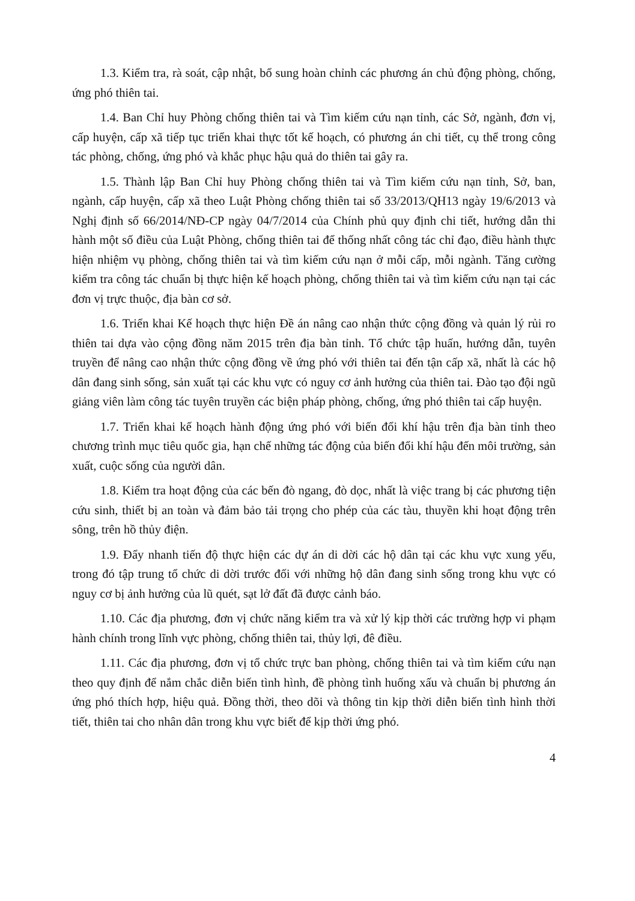1.3. Kiểm tra, rà soát, cập nhật, bổ sung hoàn chỉnh các phương án chủ động phòng, chống, ứng phó thiên tai.
1.4. Ban Chỉ huy Phòng chống thiên tai và Tìm kiếm cứu nạn tỉnh, các Sở, ngành, đơn vị, cấp huyện, cấp xã tiếp tục triển khai thực tốt kế hoạch, có phương án chi tiết, cụ thể trong công tác phòng, chống, ứng phó và khắc phục hậu quả do thiên tai gây ra.
1.5. Thành lập Ban Chỉ huy Phòng chống thiên tai và Tìm kiếm cứu nạn tỉnh, Sở, ban, ngành, cấp huyện, cấp xã theo Luật Phòng chống thiên tai số 33/2013/QH13 ngày 19/6/2013 và Nghị định số 66/2014/NĐ-CP ngày 04/7/2014 của Chính phủ quy định chi tiết, hướng dẫn thi hành một số điều của Luật Phòng, chống thiên tai để thống nhất công tác chỉ đạo, điều hành thực hiện nhiệm vụ phòng, chống thiên tai và tìm kiếm cứu nạn ở mỗi cấp, mỗi ngành. Tăng cường kiểm tra công tác chuẩn bị thực hiện kế hoạch phòng, chống thiên tai và tìm kiếm cứu nạn tại các đơn vị trực thuộc, địa bàn cơ sở.
1.6. Triển khai Kế hoạch thực hiện Đề án nâng cao nhận thức cộng đồng và quản lý rủi ro thiên tai dựa vào cộng đồng năm 2015 trên địa bàn tỉnh. Tổ chức tập huấn, hướng dẫn, tuyên truyền để nâng cao nhận thức cộng đồng về ứng phó với thiên tai đến tận cấp xã, nhất là các hộ dân đang sinh sống, sản xuất tại các khu vực có nguy cơ ảnh hưởng của thiên tai. Đào tạo đội ngũ giảng viên làm công tác tuyên truyền các biện pháp phòng, chống, ứng phó thiên tai cấp huyện.
1.7. Triển khai kế hoạch hành động ứng phó với biến đổi khí hậu trên địa bàn tỉnh theo chương trình mục tiêu quốc gia, hạn chế những tác động của biến đổi khí hậu đến môi trường, sản xuất, cuộc sống của người dân.
1.8. Kiểm tra hoạt động của các bến đò ngang, đò dọc, nhất là việc trang bị các phương tiện cứu sinh, thiết bị an toàn và đảm bảo tải trọng cho phép của các tàu, thuyền khi hoạt động trên sông, trên hồ thủy điện.
1.9. Đẩy nhanh tiến độ thực hiện các dự án di dời các hộ dân tại các khu vực xung yếu, trong đó tập trung tổ chức di dời trước đối với những hộ dân đang sinh sống trong khu vực có nguy cơ bị ảnh hưởng của lũ quét, sạt lở đất đã được cảnh báo.
1.10. Các địa phương, đơn vị chức năng kiểm tra và xử lý kịp thời các trường hợp vi phạm hành chính trong lĩnh vực phòng, chống thiên tai, thủy lợi, đê điều.
1.11. Các địa phương, đơn vị tổ chức trực ban phòng, chống thiên tai và tìm kiếm cứu nạn theo quy định để nắm chắc diễn biến tình hình, đề phòng tình huống xấu và chuẩn bị phương án ứng phó thích hợp, hiệu quả. Đồng thời, theo dõi và thông tin kịp thời diễn biến tình hình thời tiết, thiên tai cho nhân dân trong khu vực biết để kịp thời ứng phó.
4